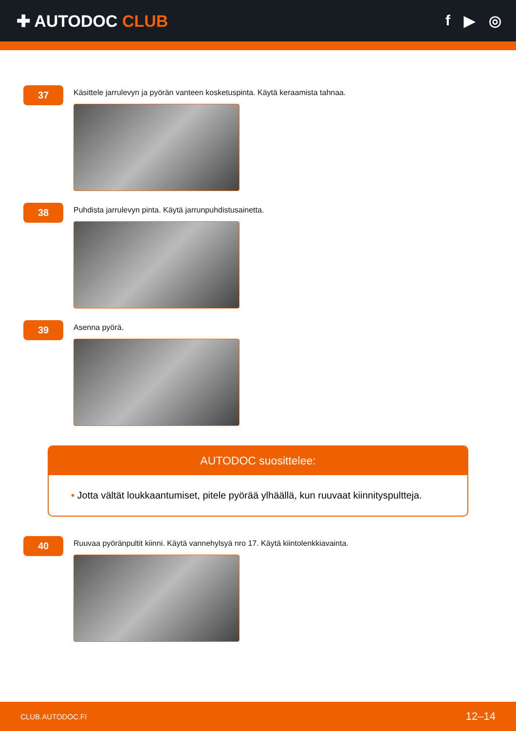✚ AUTODOC CLUB f ▶ ◎
37
Käsittele jarrulevyn ja pyörän vanteen kosketuspinta. Käytä keraamista tahnaa.
38
Puhdista jarrulevyn pinta. Käytä jarrunpuhdistusainetta.
39
Asenna pyörä.
AUTODOC suosittelee:
• Jotta vältät loukkaantumiset, pitele pyörää ylhäällä, kun ruuvaat kiinnityspultteja.
40
Ruuvaa pyöränpultit kiinni. Käytä vannehylsyä nro 17. Käytä kiintolenkkiavainta.
CLUB.AUTODOC.FI 12–14